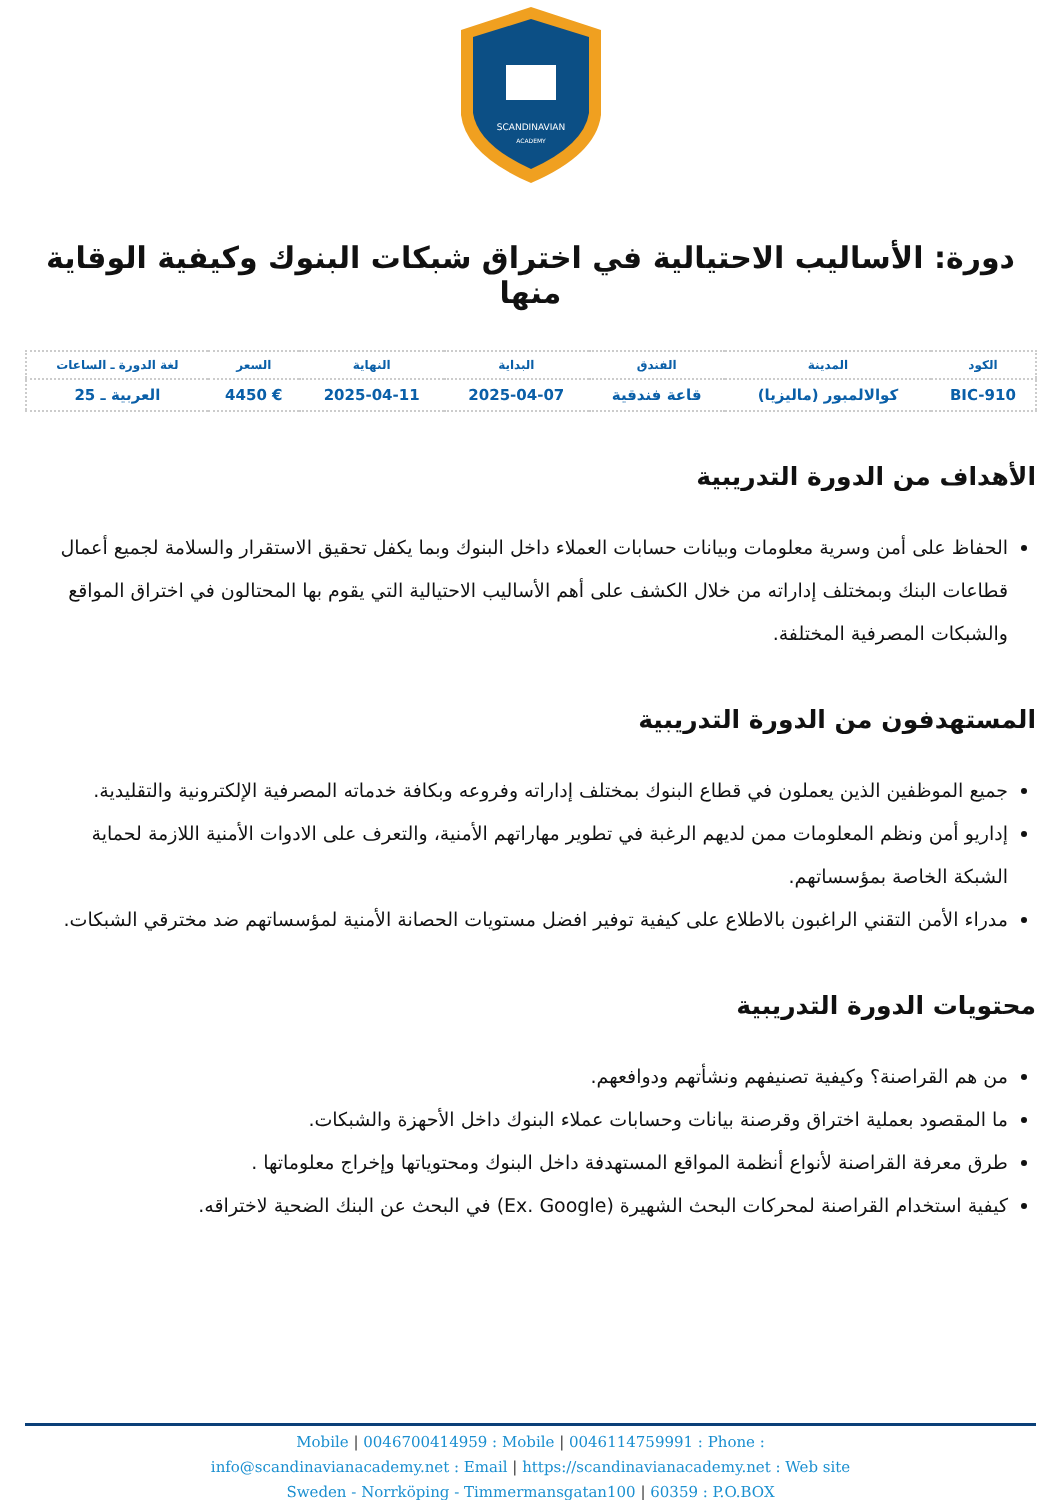SCANDINAVIAN
ACADEMY
دورة: الأساليب الاحتيالية في اختراق شبكات البنوك وكيفية الوقاية منها
| الكود | المدينة | الفندق | البداية | النهاية | السعر | لغة الدورة ـ الساعات |
| --- | --- | --- | --- | --- | --- | --- |
| BIC-910 | كوالالمبور (ماليزيا) | قاعة فندقية | 2025-04-07 | 2025-04-11 | € 4450 | العربية ـ 25 |
الأهداف من الدورة التدريبية
الحفاظ على أمن وسرية معلومات وبيانات حسابات العملاء داخل البنوك وبما يكفل تحقيق الاستقرار والسلامة لجميع أعمال قطاعات البنك وبمختلف إداراته من خلال الكشف على أهم الأساليب الاحتيالية التي يقوم بها المحتالون في اختراق المواقع والشبكات المصرفية المختلفة.
المستهدفون من الدورة التدريبية
جميع الموظفين الذين يعملون في قطاع البنوك بمختلف إداراته وفروعه وبكافة خدماته المصرفية الإلكترونية والتقليدية.
إداريو أمن ونظم المعلومات ممن لديهم الرغبة في تطوير مهاراتهم الأمنية، والتعرف على الادوات الأمنية اللازمة لحماية الشبكة الخاصة بمؤسساتهم.
مدراء الأمن التقني الراغبون بالاطلاع على كيفية توفير افضل مستويات الحصانة الأمنية لمؤسساتهم ضد مخترقي الشبكات.
محتويات الدورة التدريبية
من هم القراصنة؟ وكيفية تصنيفهم ونشأتهم ودوافعهم.
ما المقصود بعملية اختراق وقرصنة بيانات وحسابات عملاء البنوك داخل الأحهزة والشبكات.
طرق معرفة القراصنة لأنواع أنظمة المواقع المستهدفة داخل البنوك ومحتوياتها وإخراج معلوماتها .
كيفية استخدام القراصنة لمحركات البحث الشهيرة (Ex. Google) في البحث عن البنك الضحية لاختراقه.
Mobile | 0046700414959 : Mobile | 0046114759991 : Phone :
info@scandinavianacademy.net : Email | https://scandinavianacademy.net : Web site
Sweden - Norrköping - Timmermansgatan100 | 60359 : P.O.BOX